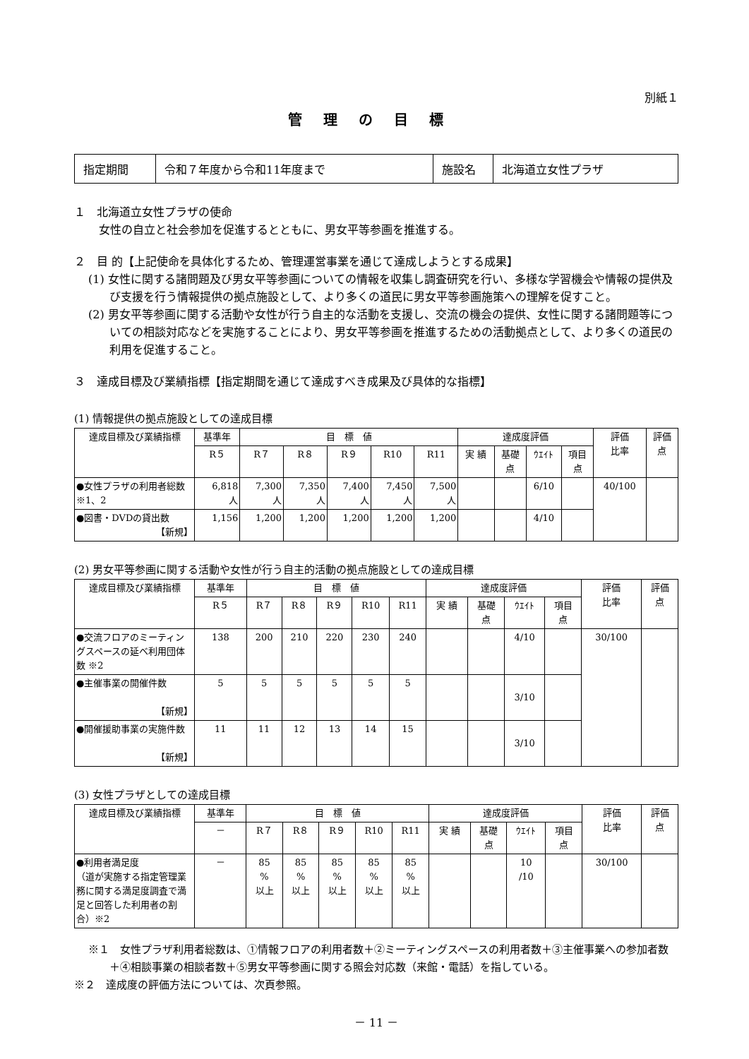別紙１
管理の目標
| 指定期間 | 令和７年度から令和11年度まで | 施設名 | 北海道立女性プラザ |
１　北海道立女性プラザの使命
女性の自立と社会参加を促進するとともに、男女平等参画を推進する。
２　目 的【上記使命を具体化するため、管理運営事業を通じて達成しようとする成果】
(1) 女性に関する諸問題及び男女平等参画についての情報を収集し調査研究を行い、多様な学習機会や情報の提供及び支援を行う情報提供の拠点施設として、より多くの道民に男女平等参画施策への理解を促すこと。
(2) 男女平等参画に関する活動や女性が行う自主的な活動を支援し、交流の機会の提供、女性に関する諸問題等についての相談対応などを実施することにより、男女平等参画を推進するための活動拠点として、より多くの道民の利用を促進すること。
３　達成目標及び業績指標【指定期間を通じて達成すべき成果及び具体的な指標】
(1) 情報提供の拠点施設としての達成目標
| 達成目標及び業績指標 | 基準年 | 目 標 値 | | | | | 達成度評価 | | | | 評価 比率 | 評価 点 |
| --- | --- | --- | --- | --- | --- | --- | --- | --- | --- | --- | --- | --- |
| | R５ | R７ | R８ | R９ | R10 | R11 | 実 績 | 基礎 点 | ｳｴｲﾄ | 項目 点 | | |
| ●女性プラザの利用者総数 ※1、2 | 6,818 人 | 7,300 人 | 7,350 人 | 7,400 人 | 7,450 人 | 7,500 人 | | | 6/10 | | 40/100 | |
| ●図書・DVDの貸出数 【新規】 | 1,156 | 1,200 | 1,200 | 1,200 | 1,200 | 1,200 | | | 4/10 | | | |
(2) 男女平等参画に関する活動や女性が行う自主的活動の拠点施設としての達成目標
| 達成目標及び業績指標 | 基準年 | 目 標 値 | | | | | 達成度評価 | | | | 評価 比率 | 評価 点 |
| --- | --- | --- | --- | --- | --- | --- | --- | --- | --- | --- | --- | --- |
| | R５ | R７ | R８ | R９ | R10 | R11 | 実 績 | 基礎 点 | ｳｴｲﾄ | 項目 点 | | |
| ●交流フロアのミーティングスペースの延べ利用団体数 ※2 | 138 | 200 | 210 | 220 | 230 | 240 | | | 4/10 | | 30/100 | |
| ●主催事業の開催件数 【新規】 | 5 | 5 | 5 | 5 | 5 | 5 | | | 3/10 | | | |
| ●開催援助事業の実施件数 【新規】 | 11 | 11 | 12 | 13 | 14 | 15 | | | 3/10 | | | |
(3) 女性プラザとしての達成目標
| 達成目標及び業績指標 | 基準年 | 目 標 値 | | | | | 達成度評価 | | | | 評価 比率 | 評価 点 |
| --- | --- | --- | --- | --- | --- | --- | --- | --- | --- | --- | --- | --- |
| | － | R７ | R８ | R９ | R10 | R11 | 実 績 | 基礎 点 | ｳｴｲﾄ | 項目 点 | | |
| ●利用者満足度 （道が実施する指定管理業務に関する満足度調査で満足と回答した利用者の割合）※2 | － | 85 % 以上 | 85 % 以上 | 85 % 以上 | 85 % 以上 | 85 % 以上 | | | 10 /10 | | 30/100 | |
※１　女性プラザ利用者総数は、①情報フロアの利用者数＋②ミーティングスペースの利用者数＋③主催事業への参加者数＋④相談事業の相談者数＋⑤男女平等参画に関する照会対応数（来館・電話）を指している。
※２　達成度の評価方法については、次頁参照。
－ 11 －